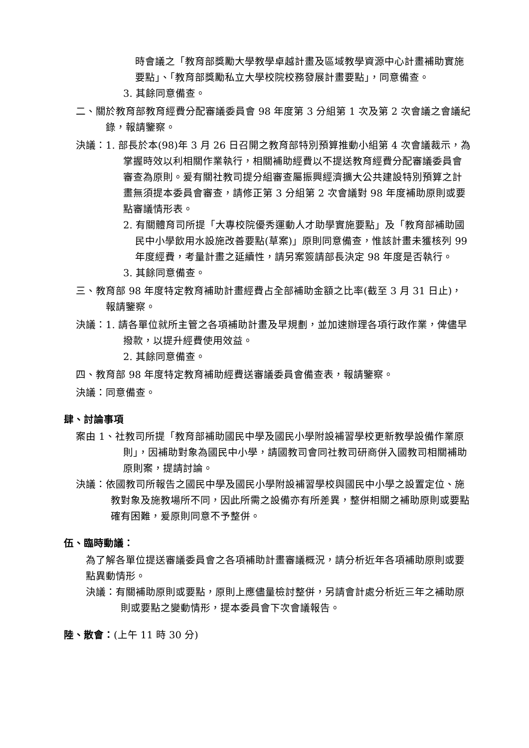時會議之「教育部獎勵大學教學卓越計畫及區域教學資源中心計畫補助實施要點」、「教育部獎勵私立大學校院校務發展計畫要點」，同意備查。
3. 其餘同意備查。
二、關於教育部教育經費分配審議委員會 98 年度第 3 分組第 1 次及第 2 次會議之會議紀錄，報請鑒察。
決議：1. 部長於本(98)年 3 月 26 日召開之教育部特別預算推動小組第 4 次會議裁示，為掌握時效以利相關作業執行，相關補助經費以不提送教育經費分配審議委員會審查為原則。爰有關社教司提分組審查屬振興經濟擴大公共建設特別預算之計畫無須提本委員會審查，請修正第 3 分組第 2 次會議對 98 年度補助原則或要點審議情形表。
2. 有關體育司所提「大專校院優秀運動人才助學實施要點」及「教育部補助國民中小學飲用水設施改善要點(草案)」原則同意備查，惟該計畫未獲核列 99 年度經費，考量計畫之延續性，請另案簽請部長決定 98 年度是否執行。
3. 其餘同意備查。
三、教育部 98 年度特定教育補助計畫經費占全部補助金額之比率(截至 3 月 31 日止)，報請鑒察。
決議：1. 請各單位就所主管之各項補助計畫及早規劃，並加速辦理各項行政作業，俾儘早撥款，以提升經費使用效益。
2. 其餘同意備查。
四、教育部 98 年度特定教育補助經費送審議委員會備查表，報請鑒察。
決議：同意備查。
肆、討論事項
案由 1、社教司所提「教育部補助國民中學及國民小學附設補習學校更新教學設備作業原則」，因補助對象為國民中小學，請國教司會同社教司研商併入國教司相關補助原則案，提請討論。
決議：依國教司所報告之國民中學及國民小學附設補習學校與國民中小學之設置定位、施教對象及施教場所不同，因此所需之設備亦有所差異，整併相關之補助原則或要點確有困難，爰原則同意不予整併。
伍、臨時動議：
為了解各單位提送審議委員會之各項補助計畫審議概況，請分析近年各項補助原則或要點異動情形。
決議：有關補助原則或要點，原則上應儘量檢討整併，另請會計處分析近三年之補助原則或要點之變動情形，提本委員會下次會議報告。
陸、散會：(上午 11 時 30 分)